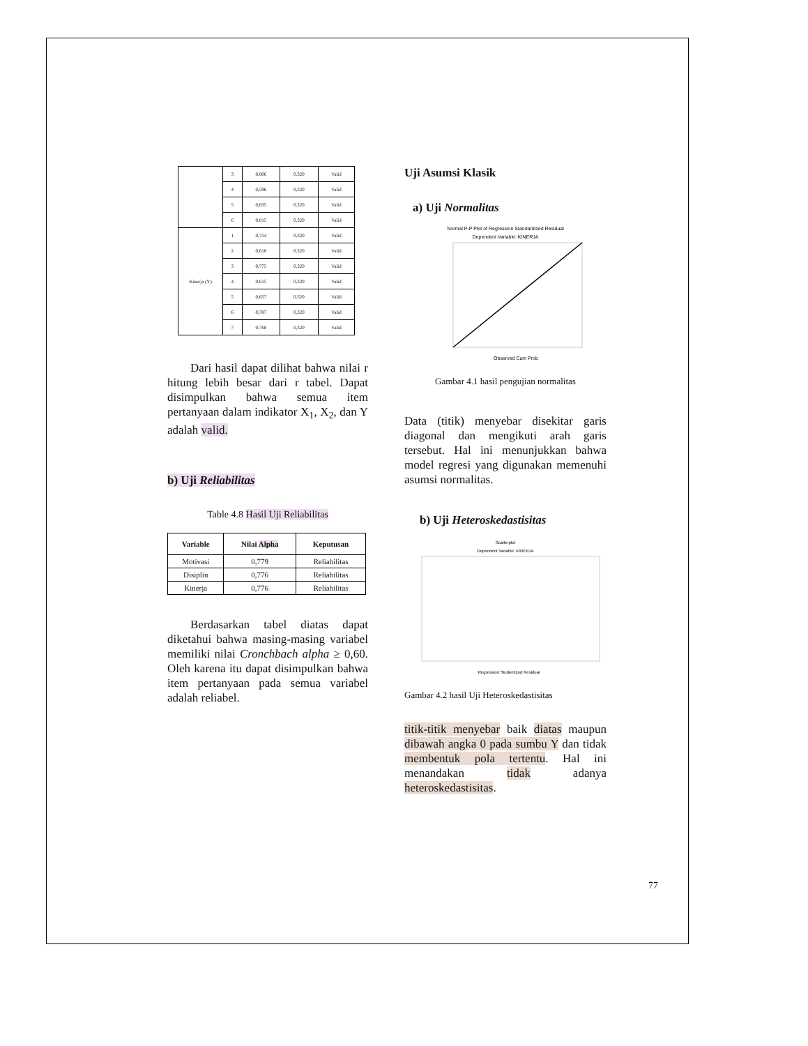| | 3 | 0,806 | 0,320 | Valid |
| | 4 | 0,596 | 0,320 | Valid |
| | 5 | 0,835 | 0,320 | Valid |
| | 6 | 0,815 | 0,320 | Valid |
| Kinerja (Y) | 1 | 0,754 | 0,320 | Valid |
| | 2 | 0,618 | 0,320 | Valid |
| | 3 | 0,775 | 0,320 | Valid |
| | 4 | 0,615 | 0,320 | Valid |
| | 5 | 0,657 | 0,320 | Valid |
| | 6 | 0,787 | 0,320 | Valid |
| | 7 | 0,768 | 0,320 | Valid |
Dari hasil dapat dilihat bahwa nilai r hitung lebih besar dari r tabel. Dapat disimpulkan bahwa semua item pertanyaan dalam indikator X<sub>1</sub>, X<sub>2</sub>, dan Y adalah valid.
b) Uji Reliabilitas
Table 4.8 Hasil Uji Reliabilitas
| Variable | Nilai Alpha | Keputusan |
| --- | --- | --- |
| Motivasi | 0,779 | Reliabilitas |
| Disiplin | 0,776 | Reliabilitas |
| Kinerja | 0,776 | Reliabilitas |
Berdasarkan tabel diatas dapat diketahui bahwa masing-masing variabel memiliki nilai Cronchbach alpha ≥ 0,60. Oleh karena itu dapat disimpulkan bahwa item pertanyaan pada semua variabel adalah reliabel.
Uji Asumsi Klasik
a) Uji Normalitas
Normal P-P Plot of Regression Standardized Residual
Dependent Variable: KINERJA
Observed Cum Prob
Gambar 4.1 hasil pengujian normalitas
Data (titik) menyebar disekitar garis diagonal dan mengikuti arah garis tersebut. Hal ini menunjukkan bahwa model regresi yang digunakan memenuhi asumsi normalitas.
b) Uji Heteroskedastisitas
Scatterplot
Dependent Variable: KINERJA
Regression Studentized Residual
Gambar 4.2 hasil Uji Heteroskedastisitas
titik-titik menyebar baik diatas maupun dibawah angka 0 pada sumbu Y dan tidak membentuk pola tertentu. Hal ini menandakan tidak adanya heteroskedastisitas.
77